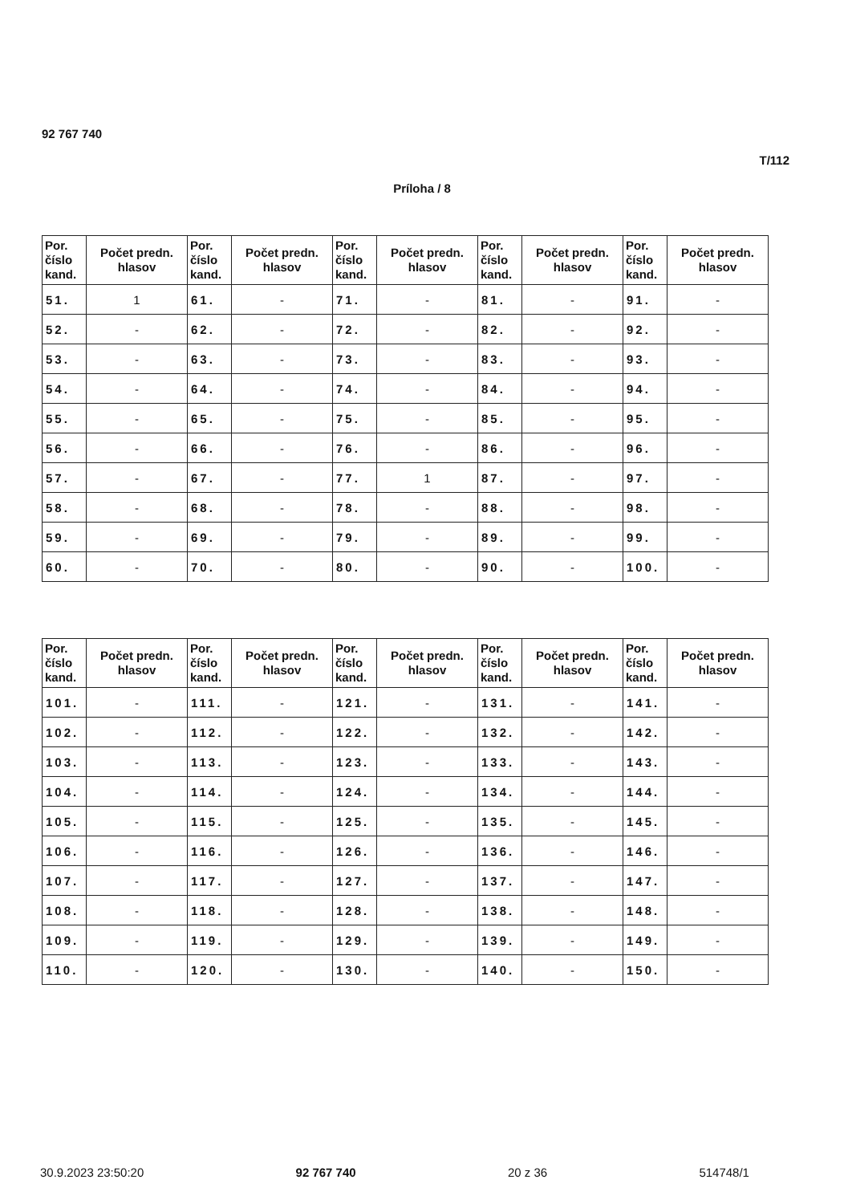92 767 740
T/112
Príloha / 8
| Por. číslo kand. | Počet predn. hlasov | Por. číslo kand. | Počet predn. hlasov | Por. číslo kand. | Počet predn. hlasov | Por. číslo kand. | Počet predn. hlasov | Por. číslo kand. | Počet predn. hlasov |
| --- | --- | --- | --- | --- | --- | --- | --- | --- | --- |
| 51. | 1 | 61. | - | 71. | - | 81. | - | 91. | - |
| 52. | - | 62. | - | 72. | - | 82. | - | 92. | - |
| 53. | - | 63. | - | 73. | - | 83. | - | 93. | - |
| 54. | - | 64. | - | 74. | - | 84. | - | 94. | - |
| 55. | - | 65. | - | 75. | - | 85. | - | 95. | - |
| 56. | - | 66. | - | 76. | - | 86. | - | 96. | - |
| 57. | - | 67. | - | 77. | 1 | 87. | - | 97. | - |
| 58. | - | 68. | - | 78. | - | 88. | - | 98. | - |
| 59. | - | 69. | - | 79. | - | 89. | - | 99. | - |
| 60. | - | 70. | - | 80. | - | 90. | - | 100. | - |
| Por. číslo kand. | Počet predn. hlasov | Por. číslo kand. | Počet predn. hlasov | Por. číslo kand. | Počet predn. hlasov | Por. číslo kand. | Počet predn. hlasov | Por. číslo kand. | Počet predn. hlasov |
| --- | --- | --- | --- | --- | --- | --- | --- | --- | --- |
| 101. | - | 111. | - | 121. | - | 131. | - | 141. | - |
| 102. | - | 112. | - | 122. | - | 132. | - | 142. | - |
| 103. | - | 113. | - | 123. | - | 133. | - | 143. | - |
| 104. | - | 114. | - | 124. | - | 134. | - | 144. | - |
| 105. | - | 115. | - | 125. | - | 135. | - | 145. | - |
| 106. | - | 116. | - | 126. | - | 136. | - | 146. | - |
| 107. | - | 117. | - | 127. | - | 137. | - | 147. | - |
| 108. | - | 118. | - | 128. | - | 138. | - | 148. | - |
| 109. | - | 119. | - | 129. | - | 139. | - | 149. | - |
| 110. | - | 120. | - | 130. | - | 140. | - | 150. | - |
30.9.2023 23:50:20 92 767 740 20 z 36 514748/1